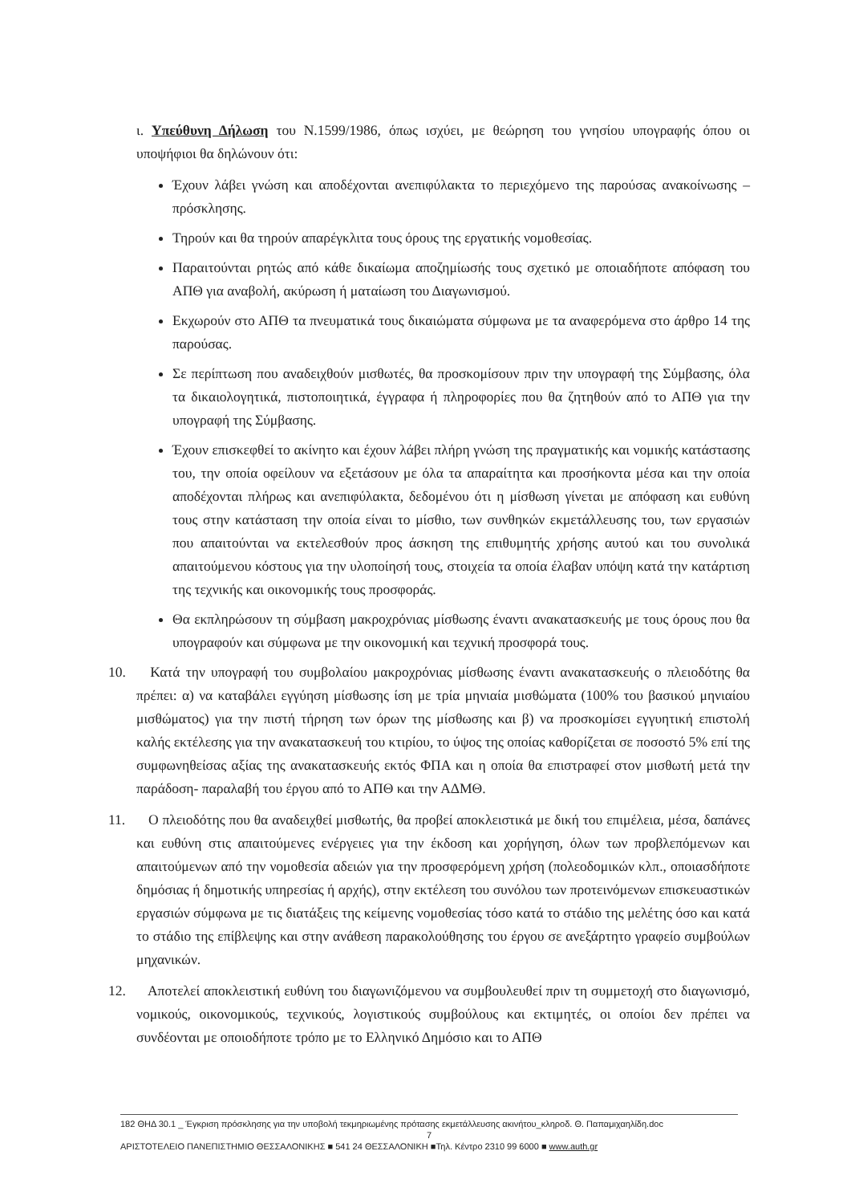ι. Υπεύθυνη Δήλωση του Ν.1599/1986, όπως ισχύει, με θεώρηση του γνησίου υπογραφής όπου οι υποψήφιοι θα δηλώνουν ότι:
Έχουν λάβει γνώση και αποδέχονται ανεπιφύλακτα το περιεχόμενο της παρούσας ανακοίνωσης – πρόσκλησης.
Τηρούν και θα τηρούν απαρέγκλιτα τους όρους της εργατικής νομοθεσίας.
Παραιτούνται ρητώς από κάθε δικαίωμα αποζημίωσής τους σχετικό με οποιαδήποτε απόφαση του ΑΠΘ για αναβολή, ακύρωση ή ματαίωση του Διαγωνισμού.
Εκχωρούν στο ΑΠΘ τα πνευματικά τους δικαιώματα σύμφωνα με τα αναφερόμενα στο άρθρο 14 της παρούσας.
Σε περίπτωση που αναδειχθούν μισθωτές, θα προσκομίσουν πριν την υπογραφή της Σύμβασης, όλα τα δικαιολογητικά, πιστοποιητικά, έγγραφα ή πληροφορίες που θα ζητηθούν από το ΑΠΘ για την υπογραφή της Σύμβασης.
Έχουν επισκεφθεί το ακίνητο και έχουν λάβει πλήρη γνώση της πραγματικής και νομικής κατάστασης του, την οποία οφείλουν να εξετάσουν με όλα τα απαραίτητα και προσήκοντα μέσα και την οποία αποδέχονται πλήρως και ανεπιφύλακτα, δεδομένου ότι η μίσθωση γίνεται με απόφαση και ευθύνη τους στην κατάσταση την οποία είναι το μίσθιο, των συνθηκών εκμετάλλευσης του, των εργασιών που απαιτούνται να εκτελεσθούν προς άσκηση της επιθυμητής χρήσης αυτού και του συνολικά απαιτούμενου κόστους για την υλοποίησή τους, στοιχεία τα οποία έλαβαν υπόψη κατά την κατάρτιση της τεχνικής και οικονομικής τους προσφοράς.
Θα εκπληρώσουν τη σύμβαση μακροχρόνιας μίσθωσης έναντι ανακατασκευής με τους όρους που θα υπογραφούν και σύμφωνα με την οικονομική και τεχνική προσφορά τους.
10. Κατά την υπογραφή του συμβολαίου μακροχρόνιας μίσθωσης έναντι ανακατασκευής ο πλειοδότης θα πρέπει: α) να καταβάλει εγγύηση μίσθωσης ίση με τρία μηνιαία μισθώματα (100% του βασικού μηνιαίου μισθώματος) για την πιστή τήρηση των όρων της μίσθωσης και β) να προσκομίσει εγγυητική επιστολή καλής εκτέλεσης για την ανακατασκευή του κτιρίου, το ύψος της οποίας καθορίζεται σε ποσοστό 5% επί της συμφωνηθείσας αξίας της ανακατασκευής εκτός ΦΠΑ και η οποία θα επιστραφεί στον μισθωτή μετά την παράδοση- παραλαβή του έργου από το ΑΠΘ και την ΑΔΜΘ.
11. Ο πλειοδότης που θα αναδειχθεί μισθωτής, θα προβεί αποκλειστικά με δική του επιμέλεια, μέσα, δαπάνες και ευθύνη στις απαιτούμενες ενέργειες για την έκδοση και χορήγηση, όλων των προβλεπόμενων και απαιτούμενων από την νομοθεσία αδειών για την προσφερόμενη χρήση (πολεοδομικών κλπ., οποιασδήποτε δημόσιας ή δημοτικής υπηρεσίας ή αρχής), στην εκτέλεση του συνόλου των προτεινόμενων επισκευαστικών εργασιών σύμφωνα με τις διατάξεις της κείμενης νομοθεσίας τόσο κατά το στάδιο της μελέτης όσο και κατά το στάδιο της επίβλεψης και στην ανάθεση παρακολούθησης του έργου σε ανεξάρτητο γραφείο συμβούλων μηχανικών.
12. Αποτελεί αποκλειστική ευθύνη του διαγωνιζόμενου να συμβουλευθεί πριν τη συμμετοχή στο διαγωνισμό, νομικούς, οικονομικούς, τεχνικούς, λογιστικούς συμβούλους και εκτιμητές, οι οποίοι δεν πρέπει να συνδέονται με οποιοδήποτε τρόπο με το Ελληνικό Δημόσιο και το ΑΠΘ
182 ΘΗΔ 30.1 _ Έγκριση πρόσκλησης για την υποβολή τεκμηριωμένης πρότασης εκμετάλλευσης ακινήτου_κληροδ. Θ. Παπαμιχαηλίδη.doc
7
ΑΡΙΣΤΟΤΕΛΕΙΟ ΠΑΝΕΠΙΣΤΗΜΙΟ ΘΕΣΣΑΛΟΝΙΚΗΣ ■ 541 24 ΘΕΣΣΑΛΟΝΙΚΗ ■Τηλ. Κέντρο 2310 99 6000 ■ www.auth.gr